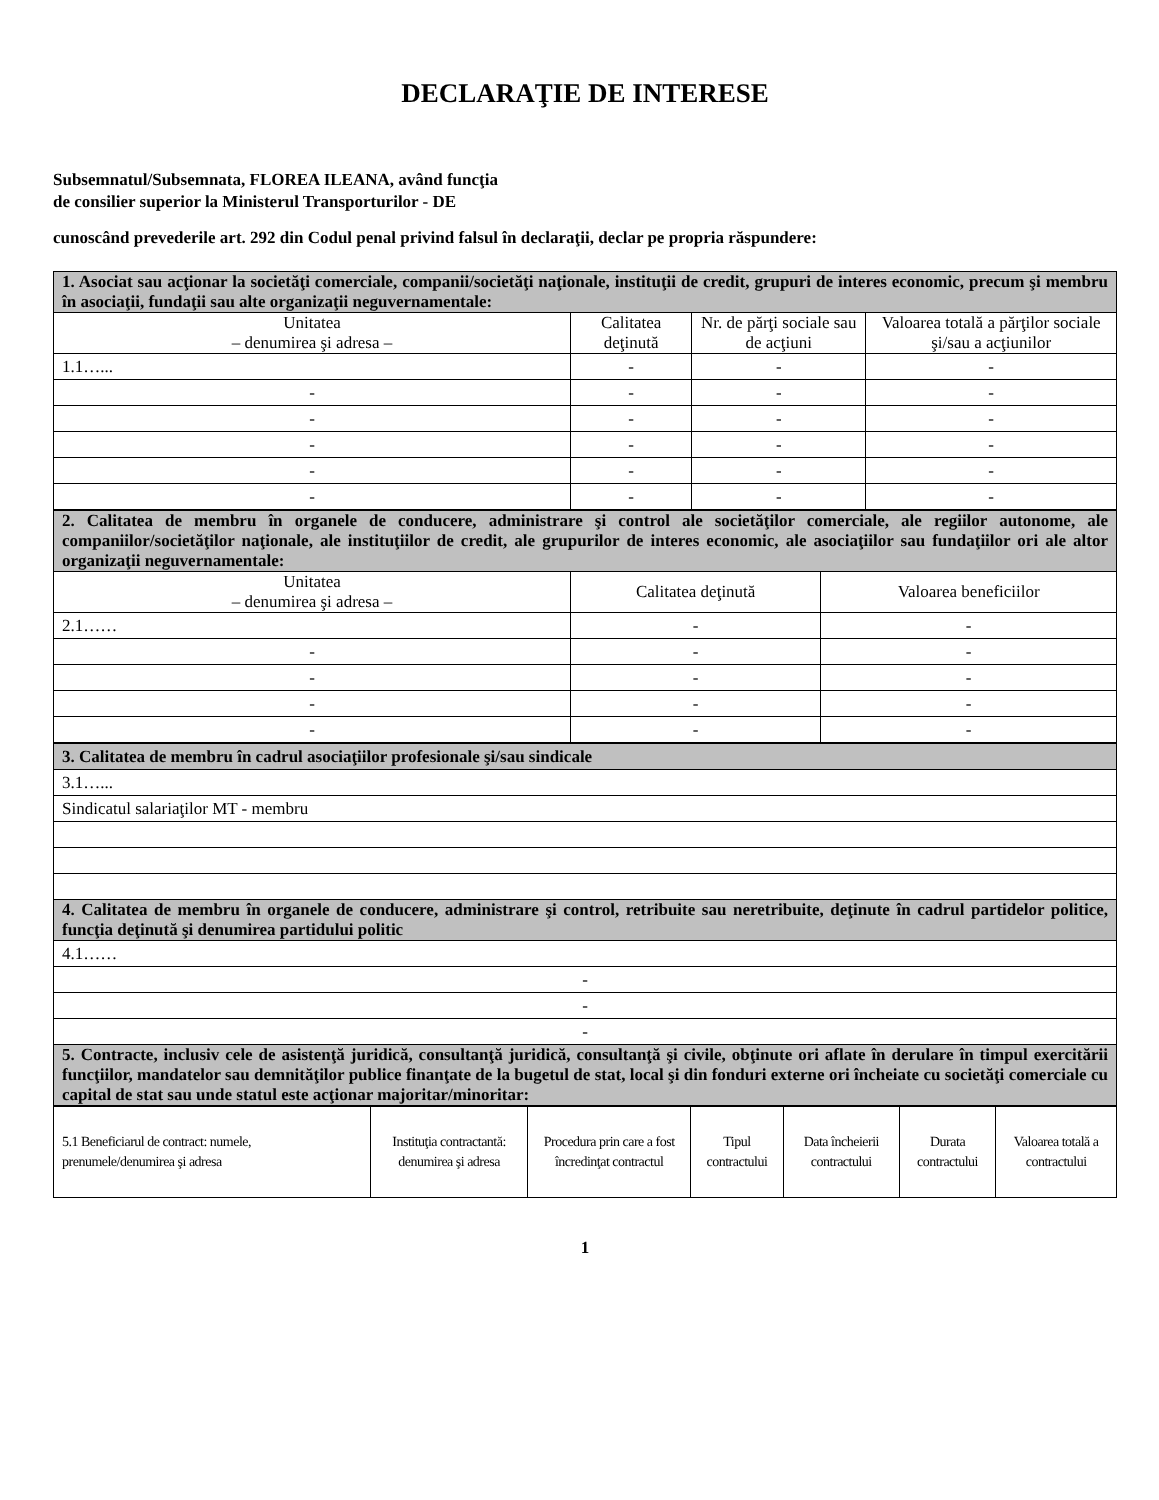DECLARAŢIE DE INTERESE
Subsemnatul/Subsemnata, FLOREA ILEANA, având funcţia
de consilier superior la Ministerul Transporturilor - DE
cunoscând prevederile art. 292 din Codul penal privind falsul în declaraţii, declar pe propria răspundere:
| 1. Asociat sau acţionar la societăţi comerciale, companii/societăţi naţionale, instituţii de credit, grupuri de interes economic, precum şi membru în asociaţii, fundaţii sau alte organizaţii neguvernamentale: | | | |
| Unitatea – denumirea şi adresa – | Calitatea deţinută | Nr. de părţi sociale sau de acţiuni | Valoarea totală a părţilor sociale şi/sau a acţiunilor |
| 1.1…... | - | - | - |
| - | - | - | - |
| - | - | - | - |
| - | - | - | - |
| - | - | - | - |
| - | - | - | - |
| 2. Calitatea de membru în organele de conducere, administrare şi control ale societăţilor comerciale, ale regiilor autonome, ale companiilor/societăţilor naţionale, ale instituţiilor de credit, ale grupurilor de interes economic, ale asociaţiilor sau fundaţiilor ori ale altor organizaţii neguvernamentale: | | |
| Unitatea – denumirea şi adresa – | Calitatea deţinută | Valoarea beneficiilor |
| 2.1…… | - | - |
| - | - | - |
| - | - | - |
| - | - | - |
| - | - | - |
| 3. Calitatea de membru în cadrul asociaţiilor profesionale şi/sau sindicale |
| 3.1…... |
| Sindicatul salariaţilor MT - membru |
| 4. Calitatea de membru în organele de conducere, administrare şi control, retribuite sau neretribuite, deţinute în cadrul partidelor politice, funcţia deţinută şi denumirea partidului politic |
| 4.1…… |
| - |
| - |
| - |
| 5. Contracte, inclusiv cele de asistenţă juridică, consultanţă juridică, consultanţă şi civile, obţinute ori aflate în derulare în timpul exercitării funcţiilor, mandatelor sau demnităţilor publice finanţate de la bugetul de stat, local şi din fonduri externe ori încheiate cu societăţi comerciale cu capital de stat sau unde statul este acţionar majoritar/minoritar: |
| 5.1 Beneficiarul de contract: numele, prenumele/denumirea şi adresa | Instituţia contractantă: denumirea şi adresa | Procedura prin care a fost încredinţat contractul | Tipul contractului | Data încheierii contractului | Durata contractului | Valoarea totală a contractului |
| --- | --- | --- | --- | --- | --- | --- |
1